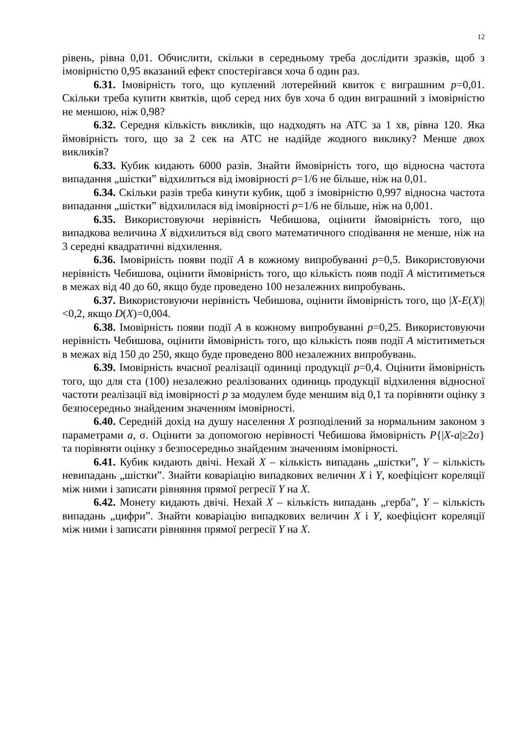12
рівень, рівна 0,01. Обчислити, скільки в середньому треба дослідити зразків, щоб з імовірністю 0,95 вказаний ефект спостерігався хоча б один раз.
6.31. Імовірність того, що куплений лотерейний квиток є виграшним p=0,01. Скільки треба купити квитків, щоб серед них був хоча б один виграшний з імовірністю не меншою, ніж 0,98?
6.32. Середня кількість викликів, що надходять на АТС за 1 хв, рівна 120. Яка ймовірність того, що за 2 сек на АТС не надійде жодного виклику? Менше двох викликів?
6.33. Кубик кидають 6000 разів. Знайти ймовірність того, що відносна частота випадання „шістки” відхилиться від імовірності p=1/6 не більше, ніж на 0,01.
6.34. Скільки разів треба кинути кубик, щоб з імовірністю 0,997 відносна частота випадання „шістки” відхилилася від імовірності p=1/6 не більше, ніж на 0,001.
6.35. Використовуючи нерівність Чебишова, оцінити ймовірність того, що випадкова величина X відхилиться від свого математичного сподівання не менше, ніж на 3 середні квадратичні відхилення.
6.36. Імовірність появи події A в кожному випробуванні p=0,5. Використовуючи нерівність Чебишова, оцінити ймовірність того, що кількість появ події A міститиметься в межах від 40 до 60, якщо буде проведено 100 незалежних випробувань.
6.37. Використовуючи нерівність Чебишова, оцінити ймовірність того, що |X-E(X)|<0,2, якщо D(X)=0,004.
6.38. Імовірність появи події A в кожному випробуванні p=0,25. Використовуючи нерівність Чебишова, оцінити ймовірність того, що кількість появ події A міститиметься в межах від 150 до 250, якщо буде проведено 800 незалежних випробувань.
6.39. Імовірність вчасної реалізації одиниці продукції p=0,4. Оцінити ймовірність того, що для ста (100) незалежно реалізованих одиниць продукції відхилення відносної частоти реалізації від імовірності p за модулем буде меншим від 0,1 та порівняти оцінку з безпосередньо знайденим значенням імовірності.
6.40. Середній дохід на душу населення X розподілений за нормальним законом з параметрами a, σ. Оцінити за допомогою нерівності Чебишова ймовірність P{|X-a|≥2σ} та порівняти оцінку з безпосередньо знайденим значенням імовірності.
6.41. Кубик кидають двічі. Нехай X – кількість випадань „шістки”, Y – кількість невипадань „шістки”. Знайти коваріацію випадкових величин X і Y, коефіцієнт кореляції між ними і записати рівняння прямої регресії Y на X.
6.42. Монету кидають двічі. Нехай X – кількість випадань „герба”, Y – кількість випадань „цифри”. Знайти коваріацію випадкових величин X і Y, коефіцієнт кореляції між ними і записати рівняння прямої регресії Y на X.